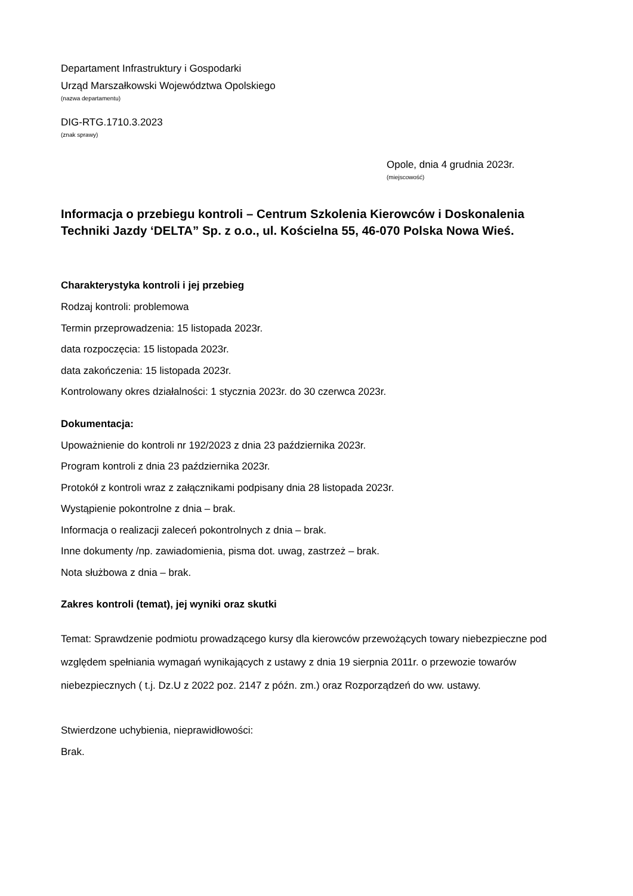Departament Infrastruktury i Gospodarki
Urząd Marszałkowski Województwa Opolskiego
(nazwa departamentu)
DIG-RTG.1710.3.2023
(znak sprawy)
Opole, dnia 4 grudnia 2023r.
(miejscowość)
Informacja o przebiegu kontroli – Centrum Szkolenia Kierowców i Doskonalenia Techniki Jazdy ‘DELTA” Sp. z o.o., ul. Kościelna 55, 46-070 Polska Nowa Wieś.
Charakterystyka kontroli i jej przebieg
Rodzaj kontroli: problemowa
Termin przeprowadzenia: 15 listopada 2023r.
data rozpoczęcia: 15 listopada 2023r.
data zakończenia: 15 listopada 2023r.
Kontrolowany okres działalności: 1 stycznia 2023r. do 30 czerwca 2023r.
Dokumentacja:
Upoważnienie do kontroli nr 192/2023 z dnia 23 października 2023r.
Program kontroli z dnia 23 października 2023r.
Protokół z kontroli wraz z załącznikami podpisany dnia 28 listopada 2023r.
Wystąpienie pokontrolne z dnia – brak.
Informacja o realizacji zaleceń pokontrolnych z dnia – brak.
Inne dokumenty /np. zawiadomienia, pisma dot. uwag, zastrzeż – brak.
Nota służbowa z dnia – brak.
Zakres kontroli (temat), jej wyniki oraz skutki
Temat: Sprawdzenie podmiotu prowadzącego kursy dla kierowców przewożących towary niebezpieczne pod względem spełniania wymagań wynikających z ustawy z dnia 19 sierpnia 2011r. o przewozie towarów niebezpiecznych ( t.j. Dz.U z 2022 poz. 2147 z późn. zm.) oraz Rozporządzeń do ww. ustawy.
Stwierdzone uchybienia, nieprawidłowości:
Brak.